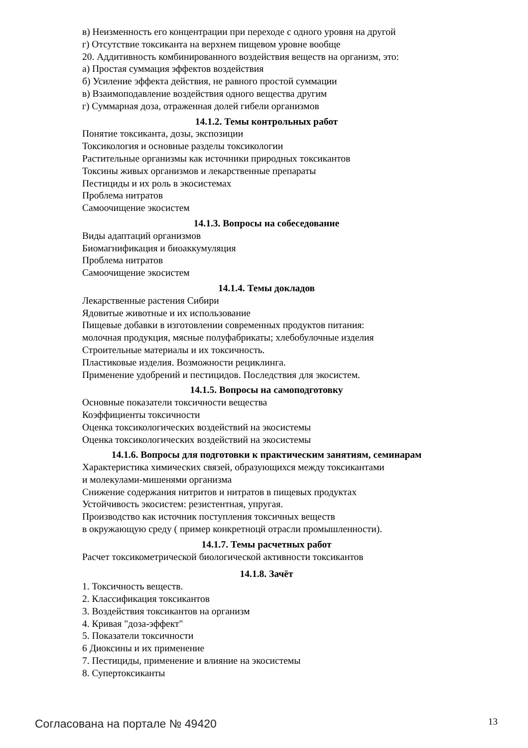в) Неизменность его концентрации при переходе с одного уровня на другой
г) Отсутствие токсиканта на верхнем пищевом уровне вообще
20. Аддитивность комбинированного воздействия веществ на организм, это:
а) Простая суммация эффектов воздействия
б) Усиление эффекта действия, не равного простой суммации
в) Взаимоподавление воздействия одного вещества другим
г) Суммарная доза, отраженная долей гибели организмов
14.1.2. Темы контрольных работ
Понятие токсиканта, дозы, экспозиции
Токсикология и основные разделы токсикологии
Растительные организмы как источники природных токсикантов
Токсины живых организмов и лекарственные препараты
Пестициды и их роль в экосистемах
Проблема нитратов
Самоочищение экосистем
14.1.3. Вопросы на собеседование
Виды адаптаций организмов
Биомагнификация и биоаккумуляция
Проблема нитратов
Самоочищение экосистем
14.1.4. Темы докладов
Лекарственные растения Сибири
Ядовитые животные и их использование
Пищевые добавки в изготовлении современных продуктов питания:
молочная продукция, мясные полуфабрикаты; хлебобулочные изделия
Строительные материалы и их токсичность.
Пластиковые изделия. Возможности рециклинга.
Применение удобрений и пестицидов. Последствия для экосистем.
14.1.5. Вопросы на самоподготовку
Основные показатели токсичности вещества
Коэффициенты токсичности
Оценка токсикологических воздействий на экосистемы
Оценка токсикологических воздействий на экосистемы
14.1.6. Вопросы для подготовки к практическим занятиям, семинарам
Характеристика химических связей, образующихся между токсикантами
и молекулами-мишенями организма
Снижение содержания нитритов и нитратов в пищевых продуктах
Устойчивость экосистем: резистентная, упругая.
Производство как источник поступления токсичных веществ
в окружающую среду ( пример конкретноцй отрасли промышленности).
14.1.7. Темы расчетных работ
Расчет токсикометрической биологической активности токсикантов
14.1.8. Зачёт
1. Токсичность веществ.
2. Классификация токсикантов
3. Воздействия токсикантов на организм
4. Кривая "доза-эффект"
5. Показатели токсичности
6 Диоксины и их применение
7. Пестициды, применение и влияние на экосистемы
8. Супертоксиканты
Согласована на портале № 49420 13